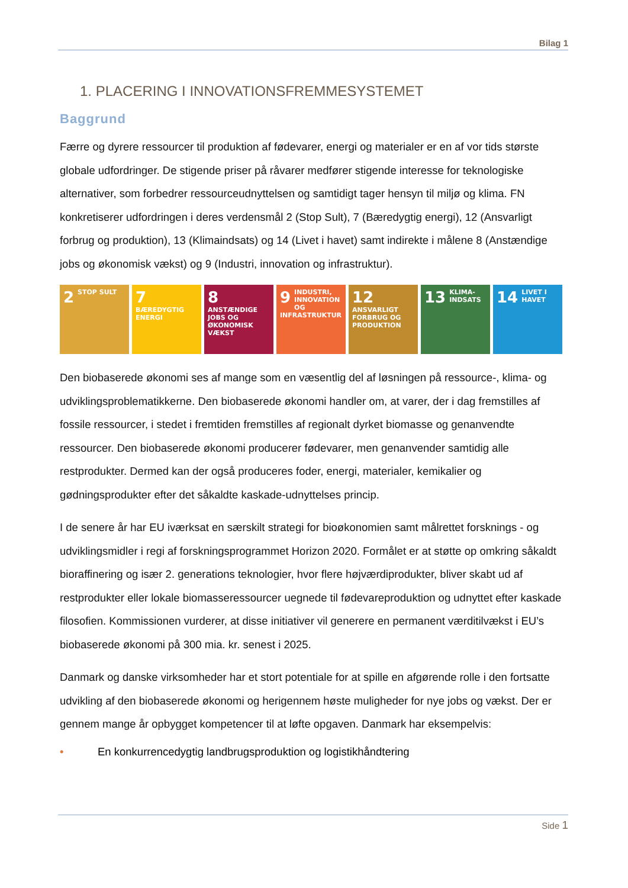Bilag 1
1. PLACERING I INNOVATIONSFREMMESYSTEMET
Baggrund
Færre og dyrere ressourcer til produktion af fødevarer, energi og materialer er en af vor tids største globale udfordringer. De stigende priser på råvarer medfører stigende interesse for teknologiske alternativer, som forbedrer ressourceudnyttelsen og samtidigt tager hensyn til miljø og klima. FN konkretiserer udfordringen i deres verdensmål 2 (Stop Sult), 7 (Bæredygtig energi), 12 (Ansvarligt forbrug og produktion), 13 (Klimaindsats) og 14 (Livet i havet) samt indirekte i målene 8 (Anstændige jobs og økonomisk vækst) og 9 (Industri, innovation og infrastruktur).
2 STOP SULT
7 BÆREDYGTIG ENERGI
8 ANSTÆNDIGE JOBS OG ØKONOMISK VÆKST
9 INDUSTRI, INNOVATION OG INFRASTRUKTUR
12 ANSVARLIGT FORBRUG OG PRODUKTION
13 KLIMA-INDSATS
14 LIVET I HAVET
Den biobaserede økonomi ses af mange som en væsentlig del af løsningen på ressource-, klima- og udviklingsproblematikkerne. Den biobaserede økonomi handler om, at varer, der i dag fremstilles af fossile ressourcer, i stedet i fremtiden fremstilles af regionalt dyrket biomasse og genanvendte ressourcer. Den biobaserede økonomi producerer fødevarer, men genanvender samtidig alle restprodukter. Dermed kan der også produceres foder, energi, materialer, kemikalier og gødningsprodukter efter det såkaldte kaskade-udnyttelses princip.
I de senere år har EU iværksat en særskilt strategi for bioøkonomien samt målrettet forsknings - og udviklingsmidler i regi af forskningsprogrammet Horizon 2020. Formålet er at støtte op omkring såkaldt bioraffinering og især 2. generations teknologier, hvor flere højværdiprodukter, bliver skabt ud af restprodukter eller lokale biomasseressourcer uegnede til fødevareproduktion og udnyttet efter kaskade filosofien. Kommissionen vurderer, at disse initiativer vil generere en permanent værditilvækst i EU’s biobaserede økonomi på 300 mia. kr. senest i 2025.
Danmark og danske virksomheder har et stort potentiale for at spille en afgørende rolle i den fortsatte udvikling af den biobaserede økonomi og herigennem høste muligheder for nye jobs og vækst. Der er gennem mange år opbygget kompetencer til at løfte opgaven. Danmark har eksempelvis:
• En konkurrencedygtig landbrugsproduktion og logistikhåndtering
Side 1